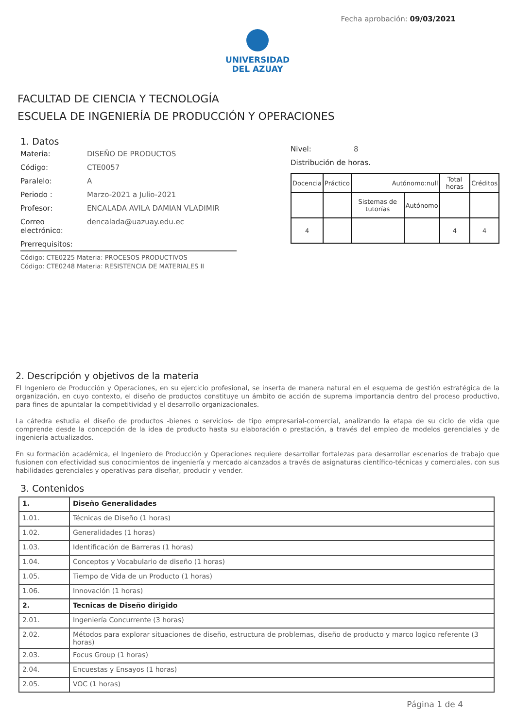Fecha aprobación: 09/03/2021
UNIVERSIDAD
DEL AZUAY
FACULTAD DE CIENCIA Y TECNOLOGÍA
ESCUELA DE INGENIERÍA DE PRODUCCIÓN Y OPERACIONES
1. Datos
Materia: DISEÑO DE PRODUCTOS
Código: CTE0057
Paralelo: A
Periodo : Marzo-2021 a Julio-2021
Profesor: ENCALADA AVILA DAMIAN VLADIMIR
Correo electrónico:
dencalada@uazuay.edu.ec
Prerrequisitos:
Código: CTE0225 Materia: PROCESOS PRODUCTIVOS
Código: CTE0248 Materia: RESISTENCIA DE MATERIALES II
Nivel: 8
Distribución de horas.
| Docencia | Práctico | Autónomo:null | | Total horas | Créditos |
| | | Sistemas de tutorías | Autónomo | | |
| 4 | | | | 4 | 4 |
2. Descripción y objetivos de la materia
El Ingeniero de Producción y Operaciones, en su ejercicio profesional, se inserta de manera natural en el esquema de gestión estratégica de la organización, en cuyo contexto, el diseño de productos constituye un ámbito de acción de suprema importancia dentro del proceso productivo, para fines de apuntalar la competitividad y el desarrollo organizacionales.
La cátedra estudia el diseño de productos -bienes o servicios- de tipo empresarial-comercial, analizando la etapa de su ciclo de vida que comprende desde la concepción de la idea de producto hasta su elaboración o prestación, a través del empleo de modelos gerenciales y de ingeniería actualizados.
En su formación académica, el Ingeniero de Producción y Operaciones requiere desarrollar fortalezas para desarrollar escenarios de trabajo que fusionen con efectividad sus conocimientos de ingeniería y mercado alcanzados a través de asignaturas científico-técnicas y comerciales, con sus habilidades gerenciales y operativas para diseñar, producir y vender.
3. Contenidos
| 1. | Diseño Generalidades |
| 1.01. | Técnicas de Diseño (1 horas) |
| 1.02. | Generalidades (1 horas) |
| 1.03. | Identificación de Barreras (1 horas) |
| 1.04. | Conceptos y Vocabulario de diseño (1 horas) |
| 1.05. | Tiempo de Vida de un Producto (1 horas) |
| 1.06. | Innovación (1 horas) |
| 2. | Tecnicas de Diseño dirigido |
| 2.01. | Ingeniería Concurrente (3 horas) |
| 2.02. | Métodos para explorar situaciones de diseño, estructura de problemas, diseño de producto y marco logico referente (3 horas) |
| 2.03. | Focus Group (1 horas) |
| 2.04. | Encuestas y Ensayos (1 horas) |
| 2.05. | VOC (1 horas) |
Página 1 de 4